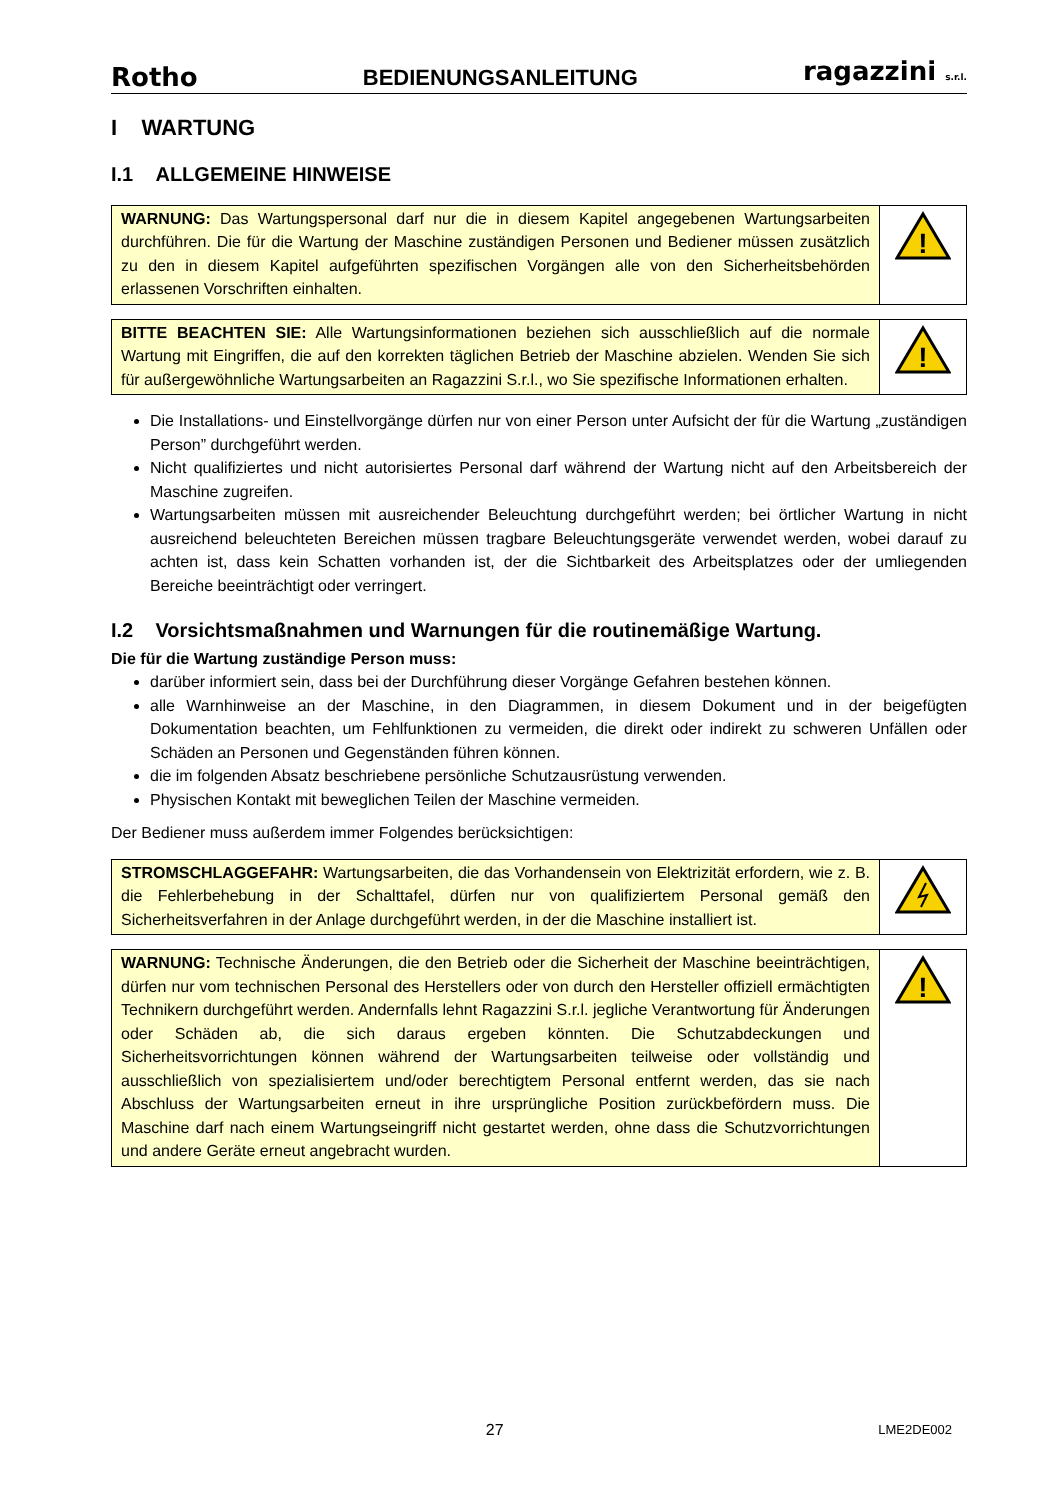Rotho BEDIENUNGSANLEITUNG ragazzini s.r.l.
I WARTUNG
I.1 ALLGEMEINE HINWEISE
| WARNUNG: Das Wartungspersonal darf nur die in diesem Kapitel angegebenen Wartungsarbeiten durchführen. Die für die Wartung der Maschine zuständigen Personen und Bediener müssen zusätzlich zu den in diesem Kapitel aufgeführten spezifischen Vorgängen alle von den Sicherheitsbehörden erlassenen Vorschriften einhalten. | ! |
| BITTE BEACHTEN SIE: Alle Wartungsinformationen beziehen sich ausschließlich auf die normale Wartung mit Eingriffen, die auf den korrekten täglichen Betrieb der Maschine abzielen. Wenden Sie sich für außergewöhnliche Wartungsarbeiten an Ragazzini S.r.l., wo Sie spezifische Informationen erhalten. | ! |
Die Installations- und Einstellvorgänge dürfen nur von einer Person unter Aufsicht der für die Wartung „zuständigen Person” durchgeführt werden.
Nicht qualifiziertes und nicht autorisiertes Personal darf während der Wartung nicht auf den Arbeitsbereich der Maschine zugreifen.
Wartungsarbeiten müssen mit ausreichender Beleuchtung durchgeführt werden; bei örtlicher Wartung in nicht ausreichend beleuchteten Bereichen müssen tragbare Beleuchtungsgeräte verwendet werden, wobei darauf zu achten ist, dass kein Schatten vorhanden ist, der die Sichtbarkeit des Arbeitsplatzes oder der umliegenden Bereiche beeinträchtigt oder verringert.
I.2 Vorsichtsmaßnahmen und Warnungen für die routinemäßige Wartung.
Die für die Wartung zuständige Person muss:
darüber informiert sein, dass bei der Durchführung dieser Vorgänge Gefahren bestehen können.
alle Warnhinweise an der Maschine, in den Diagrammen, in diesem Dokument und in der beigefügten Dokumentation beachten, um Fehlfunktionen zu vermeiden, die direkt oder indirekt zu schweren Unfällen oder Schäden an Personen und Gegenständen führen können.
die im folgenden Absatz beschriebene persönliche Schutzausrüstung verwenden.
Physischen Kontakt mit beweglichen Teilen der Maschine vermeiden.
Der Bediener muss außerdem immer Folgendes berücksichtigen:
| STROMSCHLAGGEFAHR: Wartungsarbeiten, die das Vorhandensein von Elektrizität erfordern, wie z. B. die Fehlerbehebung in der Schalttafel, dürfen nur von qualifiziertem Personal gemäß den Sicherheitsverfahren in der Anlage durchgeführt werden, in der die Maschine installiert ist. | |
| WARNUNG: Technische Änderungen, die den Betrieb oder die Sicherheit der Maschine beeinträchtigen, dürfen nur vom technischen Personal des Herstellers oder von durch den Hersteller offiziell ermächtigten Technikern durchgeführt werden. Andernfalls lehnt Ragazzini S.r.l. jegliche Verantwortung für Änderungen oder Schäden ab, die sich daraus ergeben könnten. Die Schutzabdeckungen und Sicherheitsvorrichtungen können während der Wartungsarbeiten teilweise oder vollständig und ausschließlich von spezialisiertem und/oder berechtigtem Personal entfernt werden, das sie nach Abschluss der Wartungsarbeiten erneut in ihre ursprüngliche Position zurückbefördern muss. Die Maschine darf nach einem Wartungseingriff nicht gestartet werden, ohne dass die Schutzvorrichtungen und andere Geräte erneut angebracht wurden. | ! |
27 LME2DE002